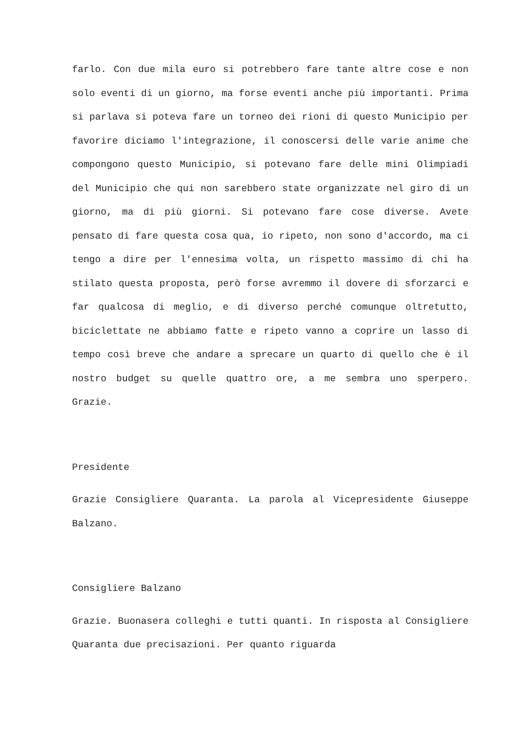farlo. Con due mila euro si potrebbero fare tante altre cose e non solo eventi di un giorno, ma forse eventi anche più importanti. Prima si parlava si poteva fare un torneo dei rioni di questo Municipio per favorire diciamo l'integrazione, il conoscersi delle varie anime che compongono questo Municipio, si potevano fare delle mini Olimpiadi del Municipio che qui non sarebbero state organizzate nel giro di un giorno, ma di più giorni. Si potevano fare cose diverse. Avete pensato di fare questa cosa qua, io ripeto, non sono d'accordo, ma ci tengo a dire per l'ennesima volta, un rispetto massimo di chi ha stilato questa proposta, però forse avremmo il dovere di sforzarci e far qualcosa di meglio, e di diverso perché comunque oltretutto, biciclettate ne abbiamo fatte e ripeto vanno a coprire un lasso di tempo così breve che andare a sprecare un quarto di quello che è il nostro budget su quelle quattro ore, a me sembra uno sperpero. Grazie.
Presidente
Grazie Consigliere Quaranta. La parola al Vicepresidente Giuseppe Balzano.
Consigliere Balzano
Grazie. Buonasera colleghi e tutti quanti. In risposta al Consigliere Quaranta due precisazioni. Per quanto riguarda